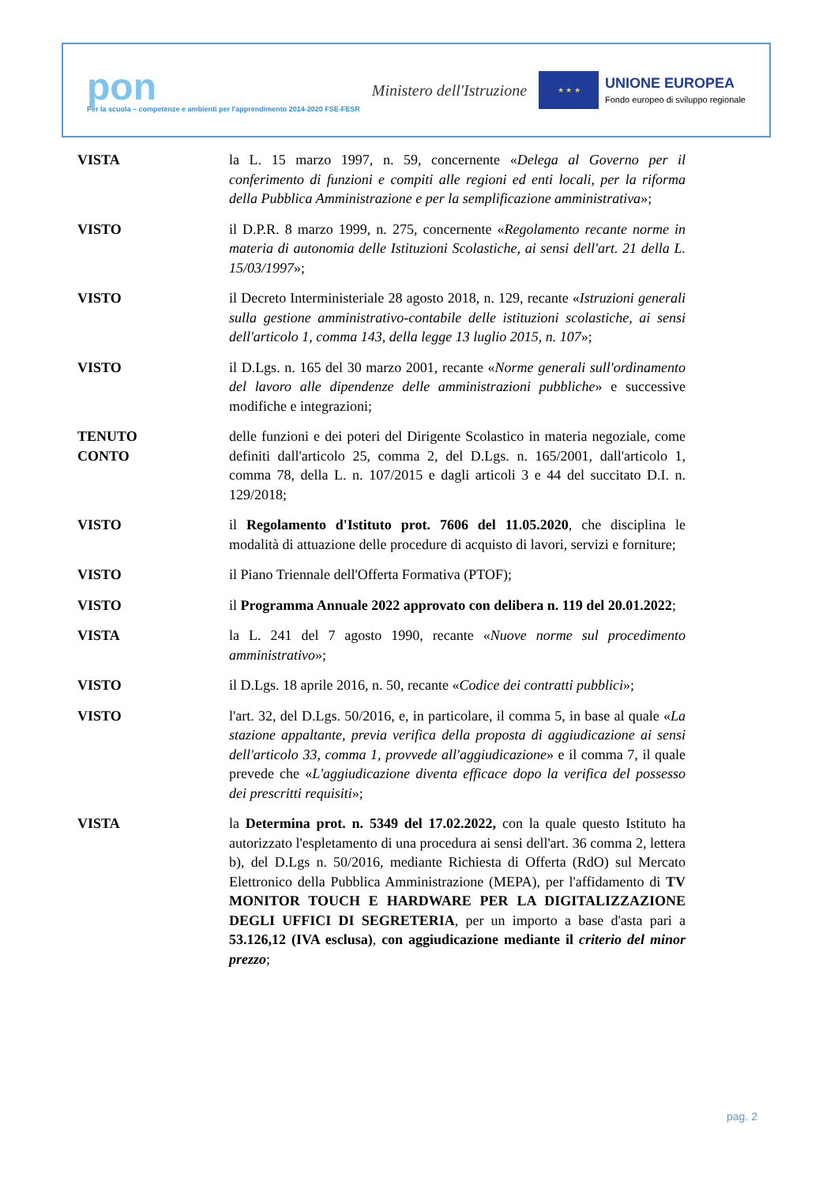pon
Per la scuola – competenze e ambienti per l'apprendimento 2014-2020 FSE-FESR
Ministero dell'Istruzione
★ ★ ★
UNIONE EUROPEA
Fondo europeo di sviluppo regionale
VISTA la L. 15 marzo 1997, n. 59, concernente «Delega al Governo per il conferimento di funzioni e compiti alle regioni ed enti locali, per la riforma della Pubblica Amministrazione e per la semplificazione amministrativa»;
VISTO il D.P.R. 8 marzo 1999, n. 275, concernente «Regolamento recante norme in materia di autonomia delle Istituzioni Scolastiche, ai sensi dell'art. 21 della L. 15/03/1997»;
VISTO il Decreto Interministeriale 28 agosto 2018, n. 129, recante «Istruzioni generali sulla gestione amministrativo-contabile delle istituzioni scolastiche, ai sensi dell'articolo 1, comma 143, della legge 13 luglio 2015, n. 107»;
VISTO il D.Lgs. n. 165 del 30 marzo 2001, recante «Norme generali sull'ordinamento del lavoro alle dipendenze delle amministrazioni pubbliche» e successive modifiche e integrazioni;
TENUTO
CONTO
delle funzioni e dei poteri del Dirigente Scolastico in materia negoziale, come definiti dall'articolo 25, comma 2, del D.Lgs. n. 165/2001, dall'articolo 1, comma 78, della L. n. 107/2015 e dagli articoli 3 e 44 del succitato D.I. n. 129/2018;
VISTO il Regolamento d'Istituto prot. 7606 del 11.05.2020, che disciplina le modalità di attuazione delle procedure di acquisto di lavori, servizi e forniture;
VISTO il Piano Triennale dell'Offerta Formativa (PTOF);
VISTO il Programma Annuale 2022 approvato con delibera n. 119 del 20.01.2022;
VISTA la L. 241 del 7 agosto 1990, recante «Nuove norme sul procedimento amministrativo»;
VISTO il D.Lgs. 18 aprile 2016, n. 50, recante «Codice dei contratti pubblici»;
VISTO l'art. 32, del D.Lgs. 50/2016, e, in particolare, il comma 5, in base al quale «La stazione appaltante, previa verifica della proposta di aggiudicazione ai sensi dell'articolo 33, comma 1, provvede all'aggiudicazione» e il comma 7, il quale prevede che «L'aggiudicazione diventa efficace dopo la verifica del possesso dei prescritti requisiti»;
VISTA la Determina prot. n. 5349 del 17.02.2022, con la quale questo Istituto ha autorizzato l'espletamento di una procedura ai sensi dell'art. 36 comma 2, lettera b), del D.Lgs n. 50/2016, mediante Richiesta di Offerta (RdO) sul Mercato Elettronico della Pubblica Amministrazione (MEPA), per l'affidamento di TV MONITOR TOUCH E HARDWARE PER LA DIGITALIZZAZIONE DEGLI UFFICI DI SEGRETERIA, per un importo a base d'asta pari a 53.126,12 (IVA esclusa), con aggiudicazione mediante il criterio del minor prezzo;
pag. 2